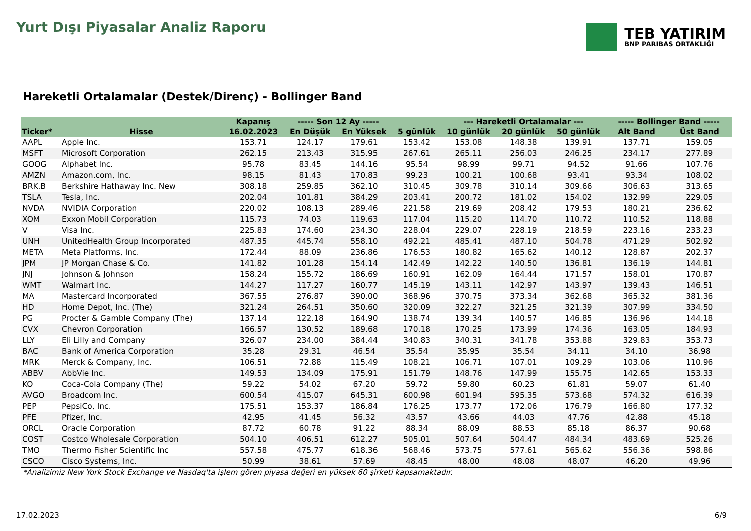Yurt Dışı Piyasalar Analiz Raporu
TEB YATIRIM
BNP PARIBAS ORTAKLIĞI
Hareketli Ortalamalar (Destek/Direnç) - Bollinger Band
| | | Kapanış | ----- Son 12 Ay ----- | | | --- Hareketli Ortalamalar --- | | | ----- Bollinger Band ----- | |
| --- | --- | --- | --- | --- | --- | --- | --- | --- | --- | --- |
| Ticker* | Hisse | 16.02.2023 | En Düşük | En Yüksek | 5 günlük | 10 günlük | 20 günlük | 50 günlük | Alt Band | Üst Band |
| AAPL | Apple Inc. | 153.71 | 124.17 | 179.61 | 153.42 | 153.08 | 148.38 | 139.91 | 137.71 | 159.05 |
| MSFT | Microsoft Corporation | 262.15 | 213.43 | 315.95 | 267.61 | 265.11 | 256.03 | 246.25 | 234.17 | 277.89 |
| GOOG | Alphabet Inc. | 95.78 | 83.45 | 144.16 | 95.54 | 98.99 | 99.71 | 94.52 | 91.66 | 107.76 |
| AMZN | Amazon.com, Inc. | 98.15 | 81.43 | 170.83 | 99.23 | 100.21 | 100.68 | 93.41 | 93.34 | 108.02 |
| BRK.B | Berkshire Hathaway Inc. New | 308.18 | 259.85 | 362.10 | 310.45 | 309.78 | 310.14 | 309.66 | 306.63 | 313.65 |
| TSLA | Tesla, Inc. | 202.04 | 101.81 | 384.29 | 203.41 | 200.72 | 181.02 | 154.02 | 132.99 | 229.05 |
| NVDA | NVIDIA Corporation | 220.02 | 108.13 | 289.46 | 221.58 | 219.69 | 208.42 | 179.53 | 180.21 | 236.62 |
| XOM | Exxon Mobil Corporation | 115.73 | 74.03 | 119.63 | 117.04 | 115.20 | 114.70 | 110.72 | 110.52 | 118.88 |
| V | Visa Inc. | 225.83 | 174.60 | 234.30 | 228.04 | 229.07 | 228.19 | 218.59 | 223.16 | 233.23 |
| UNH | UnitedHealth Group Incorporated | 487.35 | 445.74 | 558.10 | 492.21 | 485.41 | 487.10 | 504.78 | 471.29 | 502.92 |
| META | Meta Platforms, Inc. | 172.44 | 88.09 | 236.86 | 176.53 | 180.82 | 165.62 | 140.12 | 128.87 | 202.37 |
| JPM | JP Morgan Chase & Co. | 141.82 | 101.28 | 154.14 | 142.49 | 142.22 | 140.50 | 136.81 | 136.19 | 144.81 |
| JNJ | Johnson & Johnson | 158.24 | 155.72 | 186.69 | 160.91 | 162.09 | 164.44 | 171.57 | 158.01 | 170.87 |
| WMT | Walmart Inc. | 144.27 | 117.27 | 160.77 | 145.19 | 143.11 | 142.97 | 143.97 | 139.43 | 146.51 |
| MA | Mastercard Incorporated | 367.55 | 276.87 | 390.00 | 368.96 | 370.75 | 373.34 | 362.68 | 365.32 | 381.36 |
| HD | Home Depot, Inc. (The) | 321.24 | 264.51 | 350.60 | 320.09 | 322.27 | 321.25 | 321.39 | 307.99 | 334.50 |
| PG | Procter & Gamble Company (The) | 137.14 | 122.18 | 164.90 | 138.74 | 139.34 | 140.57 | 146.85 | 136.96 | 144.18 |
| CVX | Chevron Corporation | 166.57 | 130.52 | 189.68 | 170.18 | 170.25 | 173.99 | 174.36 | 163.05 | 184.93 |
| LLY | Eli Lilly and Company | 326.07 | 234.00 | 384.44 | 340.83 | 340.31 | 341.78 | 353.88 | 329.83 | 353.73 |
| BAC | Bank of America Corporation | 35.28 | 29.31 | 46.54 | 35.54 | 35.95 | 35.54 | 34.11 | 34.10 | 36.98 |
| MRK | Merck & Company, Inc. | 106.51 | 72.88 | 115.49 | 108.21 | 106.71 | 107.01 | 109.29 | 103.06 | 110.96 |
| ABBV | AbbVie Inc. | 149.53 | 134.09 | 175.91 | 151.79 | 148.76 | 147.99 | 155.75 | 142.65 | 153.33 |
| KO | Coca-Cola Company (The) | 59.22 | 54.02 | 67.20 | 59.72 | 59.80 | 60.23 | 61.81 | 59.07 | 61.40 |
| AVGO | Broadcom Inc. | 600.54 | 415.07 | 645.31 | 600.98 | 601.94 | 595.35 | 573.68 | 574.32 | 616.39 |
| PEP | PepsiCo, Inc. | 175.51 | 153.37 | 186.84 | 176.25 | 173.77 | 172.06 | 176.79 | 166.80 | 177.32 |
| PFE | Pfizer, Inc. | 42.95 | 41.45 | 56.32 | 43.57 | 43.66 | 44.03 | 47.76 | 42.88 | 45.18 |
| ORCL | Oracle Corporation | 87.72 | 60.78 | 91.22 | 88.34 | 88.09 | 88.53 | 85.18 | 86.37 | 90.68 |
| COST | Costco Wholesale Corporation | 504.10 | 406.51 | 612.27 | 505.01 | 507.64 | 504.47 | 484.34 | 483.69 | 525.26 |
| TMO | Thermo Fisher Scientific Inc | 557.58 | 475.77 | 618.36 | 568.46 | 573.75 | 577.61 | 565.62 | 556.36 | 598.86 |
| CSCO | Cisco Systems, Inc. | 50.99 | 38.61 | 57.69 | 48.45 | 48.00 | 48.08 | 48.07 | 46.20 | 49.96 |
*Analizimiz New York Stock Exchange ve Nasdaq'ta işlem gören piyasa değeri en yüksek 60 şirketi kapsamaktadır.
17.02.2023 6/9